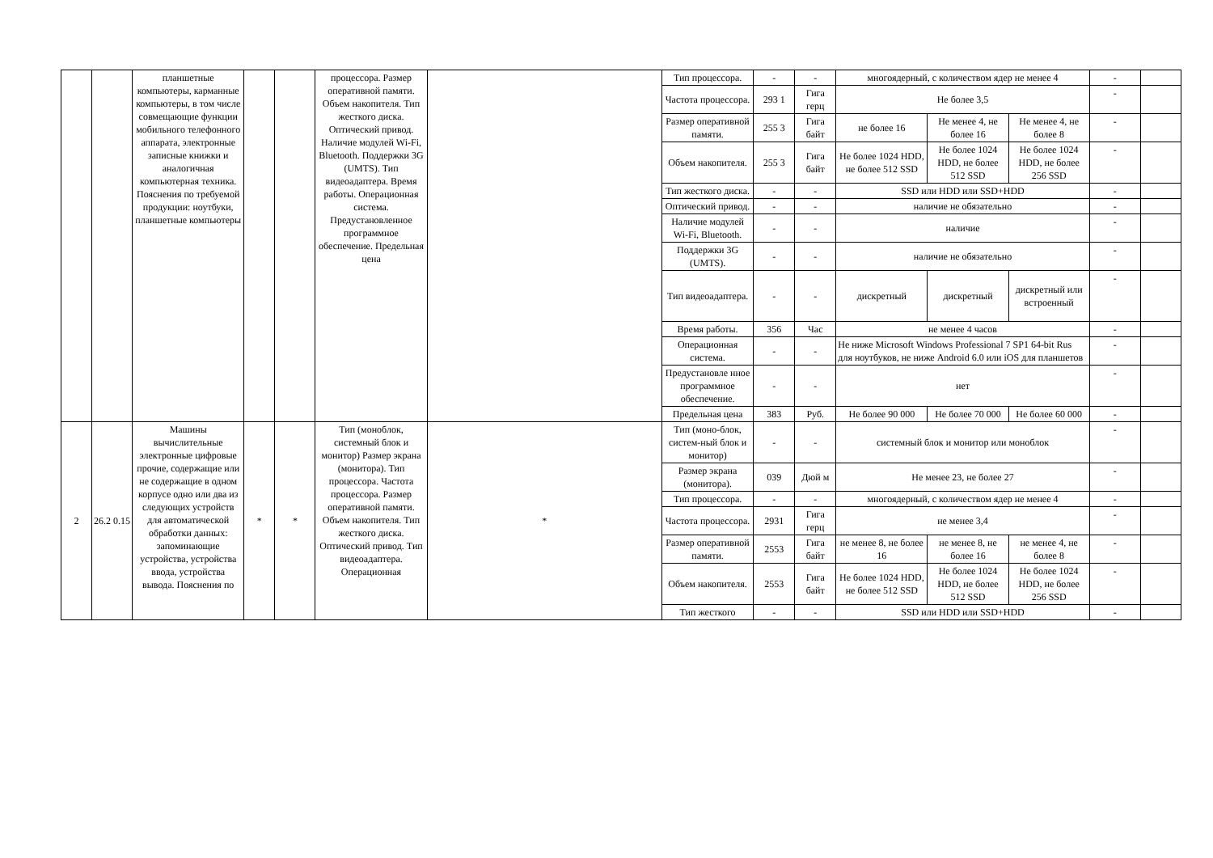| | | планшетные компьютеры, карманные компьютеры, в том числе совмещающие функции мобильного телефонного аппарата, электронные записные книжки и аналогичная компьютерная техника. Пояснения по требуемой продукции: ноутбуки, планшетные компьютеры | | | процессора. Размер оперативной памяти. Объем накопителя. Тип жесткого диска. Оптический привод. Наличие модулей Wi-Fi, Bluetooth. Поддержки 3G (UMTS). Тип видеоадаптера. Время работы. Операционная система. Предустановленное программное обеспечение. Предельная цена | | Тип процессора. | - | - | многоядерный, с количеством ядер не менее 4 | | | - | |
| | | | | | | | Частота процессора. | 293 1 | Гига герц | Не более 3,5 | | | - | |
| | | | | | | | Размер оперативной памяти. | 255 3 | Гига байт | не более 16 | Не менее 4, не более 16 | Не менее 4, не более 8 | - | |
| | | | | | | | Объем накопителя. | 255 3 | Гига байт | Не более 1024 HDD, не более 512 SSD | Не более 1024 HDD, не более 512 SSD | Не более 1024 HDD, не более 256 SSD | - | |
| | | | | | | | Тип жесткого диска. | - | - | SSD или HDD или SSD+HDD | | | - | |
| | | | | | | | Оптический привод. | - | - | наличие не обязательно | | | - | |
| | | | | | | | Наличие модулей Wi-Fi, Bluetooth. | - | - | наличие | | | - | |
| | | | | | | | Поддержки 3G (UMTS). | - | - | наличие не обязательно | | | - | |
| | | | | | | | Тип видеоадаптера. | - | - | дискретный | дискретный | дискретный или встроенный | - | |
| | | | | | | | Время работы. | 356 | Час | не менее 4 часов | | | - | |
| | | | | | | | Операционная система. | - | - | Не ниже Microsoft Windows Professional 7 SP1 64-bit Rus для ноутбуков, не ниже Android 6.0 или iOS для планшетов | | | - | |
| | | | | | | | Предустановле нное программное обеспечение. | - | - | нет | | | - | |
| | | | | | | | Предельная цена | 383 | Руб. | Не более 90 000 | Не более 70 000 | Не более 60 000 | - | |
| 2 | 26.2 0.15 | Машины вычислительные электронные цифровые прочие, содержащие или не содержащие в одном корпусе одно или два из следующих устройств для автоматической обработки данных: запоминающие устройства, устройства ввода, устройства вывода. Пояснения по | * | * | Тип (моноблок, системный блок и монитор) Размер экрана (монитора). Тип процессора. Частота процессора. Размер оперативной памяти. Объем накопителя. Тип жесткого диска. Оптический привод. Тип видеоадаптера. Операционная | * | Тип (моно-блок, систем-ный блок и монитор) | - | - | системный блок и монитор или моноблок | | | - | |
| | | | | | | | Размер экрана (монитора). | 039 | Дюй м | Не менее 23, не более 27 | | | - | |
| | | | | | | | Тип процессора. | - | - | многоядерный, с количеством ядер не менее 4 | | | - | |
| | | | | | | | Частота процессора. | 2931 | Гига герц | не менее 3,4 | | | - | |
| | | | | | | | Размер оперативной памяти. | 2553 | Гига байт | не менее 8, не более 16 | не менее 8, не более 16 | не менее 4, не более 8 | - | |
| | | | | | | | Объем накопителя. | 2553 | Гига байт | Не более 1024 HDD, не более 512 SSD | Не более 1024 HDD, не более 512 SSD | Не более 1024 HDD, не более 256 SSD | - | |
| | | | | | | | Тип жесткого | - | - | SSD или HDD или SSD+HDD | | | - | |